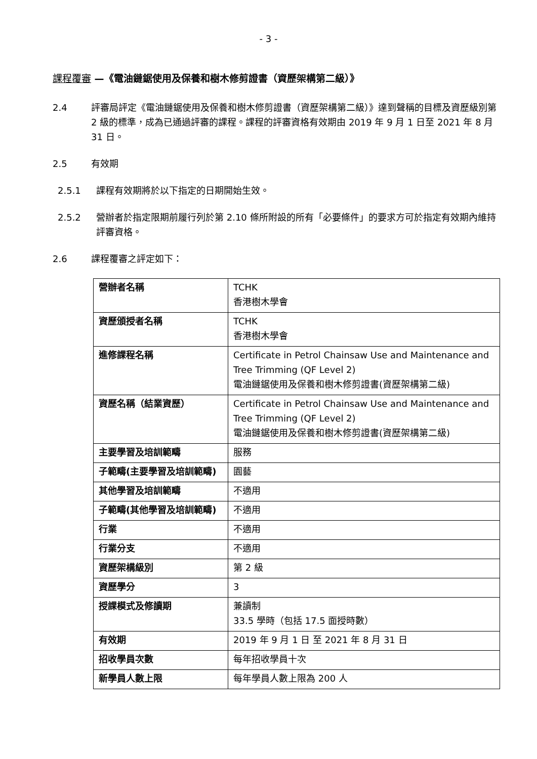- 3 -
課程覆審 —《電油鏈鋸使用及保養和樹木修剪證書（資歷架構第二級）》
2.4 評審局評定《電油鏈鋸使用及保養和樹木修剪證書（資歷架構第二級）》達到聲稱的目標及資歷級別第 2 級的標準，成為已通過評審的課程。課程的評審資格有效期由 2019 年 9 月 1 日至 2021 年 8 月 31 日。
2.5 有效期
2.5.1 課程有效期將於以下指定的日期開始生效。
2.5.2 營辦者於指定限期前履行列於第 2.10 條所附設的所有「必要條件」的要求方可於指定有效期內維持評審資格。
2.6 課程覆審之評定如下：
| 營辦者名稱 | TCHK 香港樹木學會 |
| 資歷頒授者名稱 | TCHK 香港樹木學會 |
| 進修課程名稱 | Certificate in Petrol Chainsaw Use and Maintenance and Tree Trimming (QF Level 2) 電油鏈鋸使用及保養和樹木修剪證書(資歷架構第二級) |
| 資歷名稱（結業資歷） | Certificate in Petrol Chainsaw Use and Maintenance and Tree Trimming (QF Level 2) 電油鏈鋸使用及保養和樹木修剪證書(資歷架構第二級) |
| 主要學習及培訓範疇 | 服務 |
| 子範疇(主要學習及培訓範疇) | 園藝 |
| 其他學習及培訓範疇 | 不適用 |
| 子範疇(其他學習及培訓範疇) | 不適用 |
| 行業 | 不適用 |
| 行業分支 | 不適用 |
| 資歷架構級別 | 第 2 級 |
| 資歷學分 | 3 |
| 授課模式及修讀期 | 兼讀制 33.5 學時（包括 17.5 面授時數） |
| 有效期 | 2019 年 9 月 1 日 至 2021 年 8 月 31 日 |
| 招收學員次數 | 每年招收學員十次 |
| 新學員人數上限 | 每年學員人數上限為 200 人 |